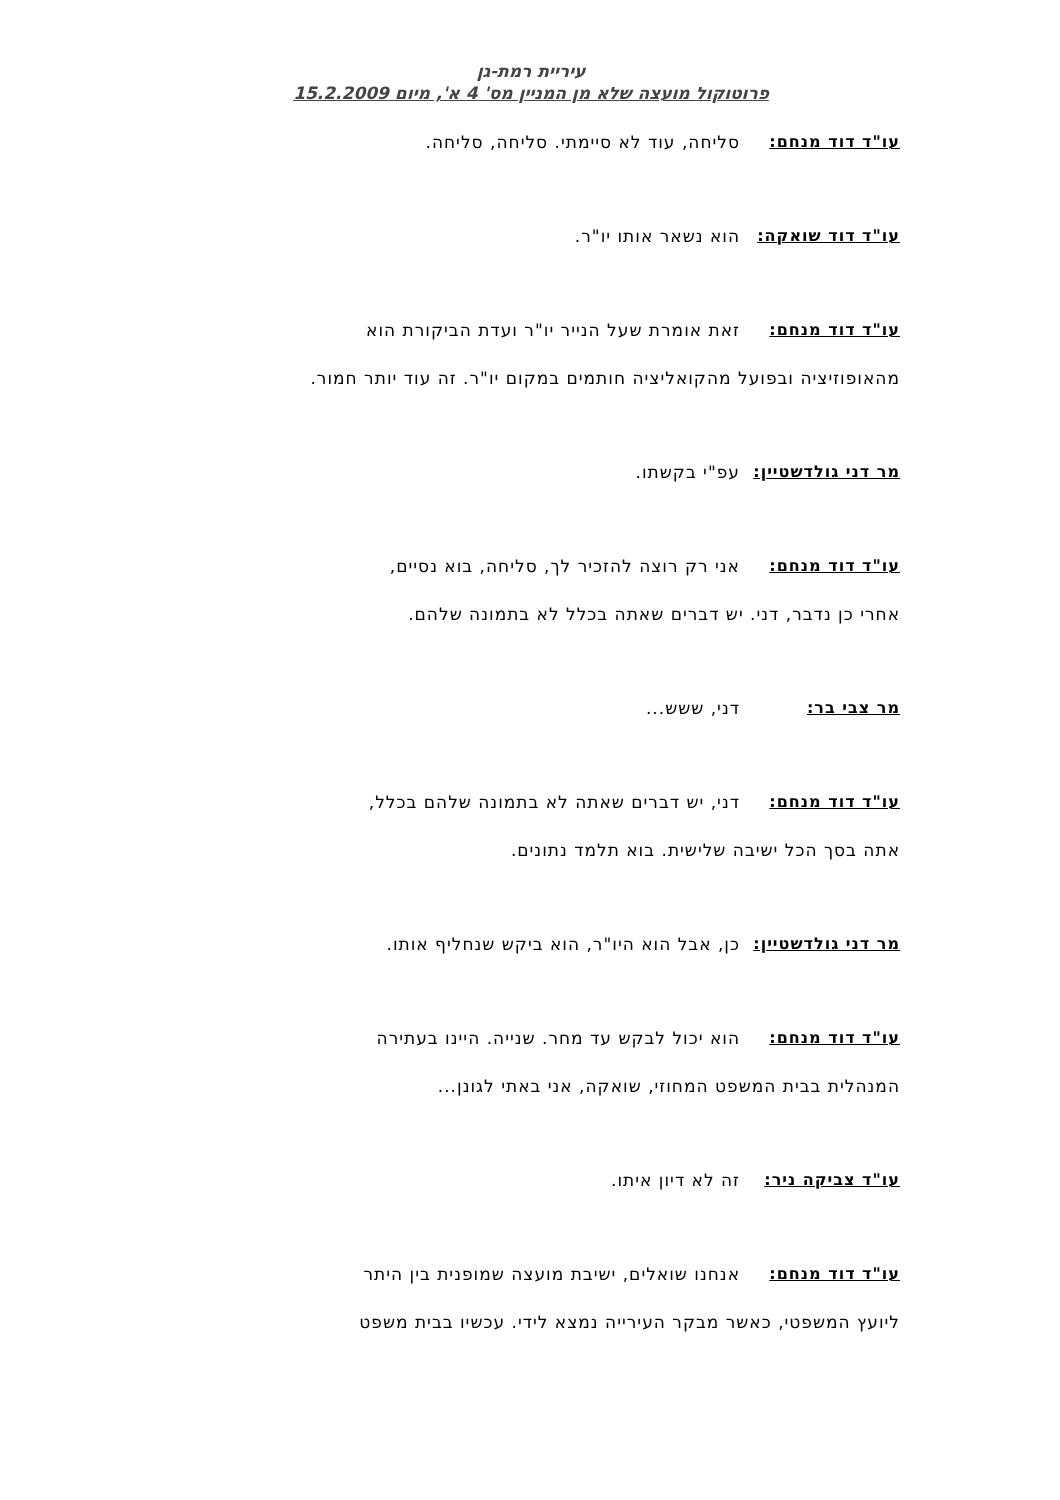עיריית רמת-גן
פרוטוקול מועצה שלא מן המניין מס' 4 א', מיום 15.2.2009
עו"ד דוד מנחם: סליחה, עוד לא סיימתי. סליחה, סליחה.
עו"ד דוד שואקה: הוא נשאר אותו יו"ר.
עו"ד דוד מנחם: זאת אומרת שעל הנייר יו"ר ועדת הביקורת הוא
מהאופוזיציה ובפועל מהקואליציה חותמים במקום יו"ר. זה עוד יותר חמור.
מר דני גולדשטיין: עפ"י בקשתו.
עו"ד דוד מנחם: אני רק רוצה להזכיר לך, סליחה, בוא נסיים,
אחרי כן נדבר, דני. יש דברים שאתה בכלל לא בתמונה שלהם.
מר צבי בר: דני, ששש...
עו"ד דוד מנחם: דני, יש דברים שאתה לא בתמונה שלהם בכלל,
אתה בסך הכל ישיבה שלישית. בוא תלמד נתונים.
מר דני גולדשטיין: כן, אבל הוא היו"ר, הוא ביקש שנחליף אותו.
עו"ד דוד מנחם: הוא יכול לבקש עד מחר. שנייה. היינו בעתירה
המנהלית בבית המשפט המחוזי, שואקה, אני באתי לגונן...
עו"ד צביקה ניר: זה לא דיון איתו.
עו"ד דוד מנחם: אנחנו שואלים, ישיבת מועצה שמופנית בין היתר
ליועץ המשפטי, כאשר מבקר העירייה נמצא לידי. עכשיו בבית משפט